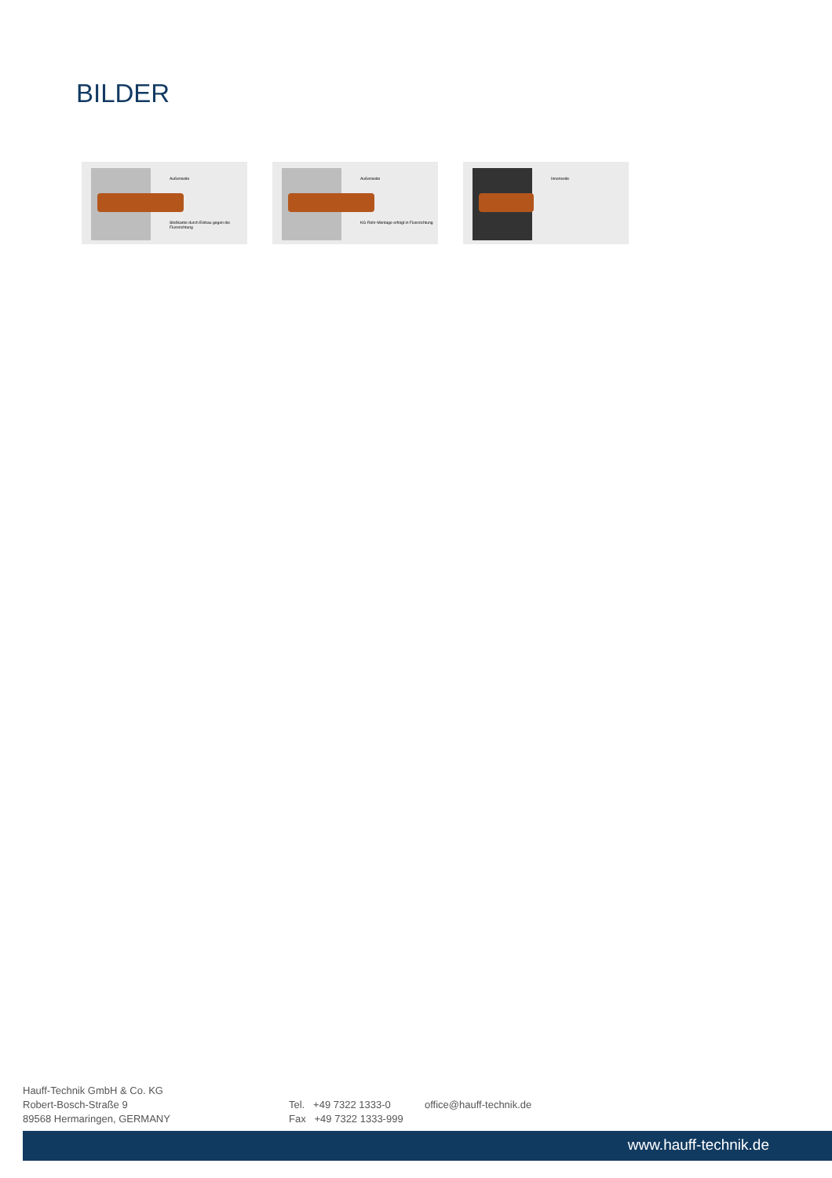BILDER
Außenseite
Stoßkante durch Einbau gegen die Flussrichtung
Außenseite
KG-Rohr-Montage erfolgt in Flussrichtung
Innenseite
Hauff-Technik GmbH & Co. KG
Robert-Bosch-Straße 9
89568 Hermaringen, GERMANY
Tel. +49 7322 1333-0
Fax +49 7322 1333-999
office@hauff-technik.de
www.hauff-technik.de